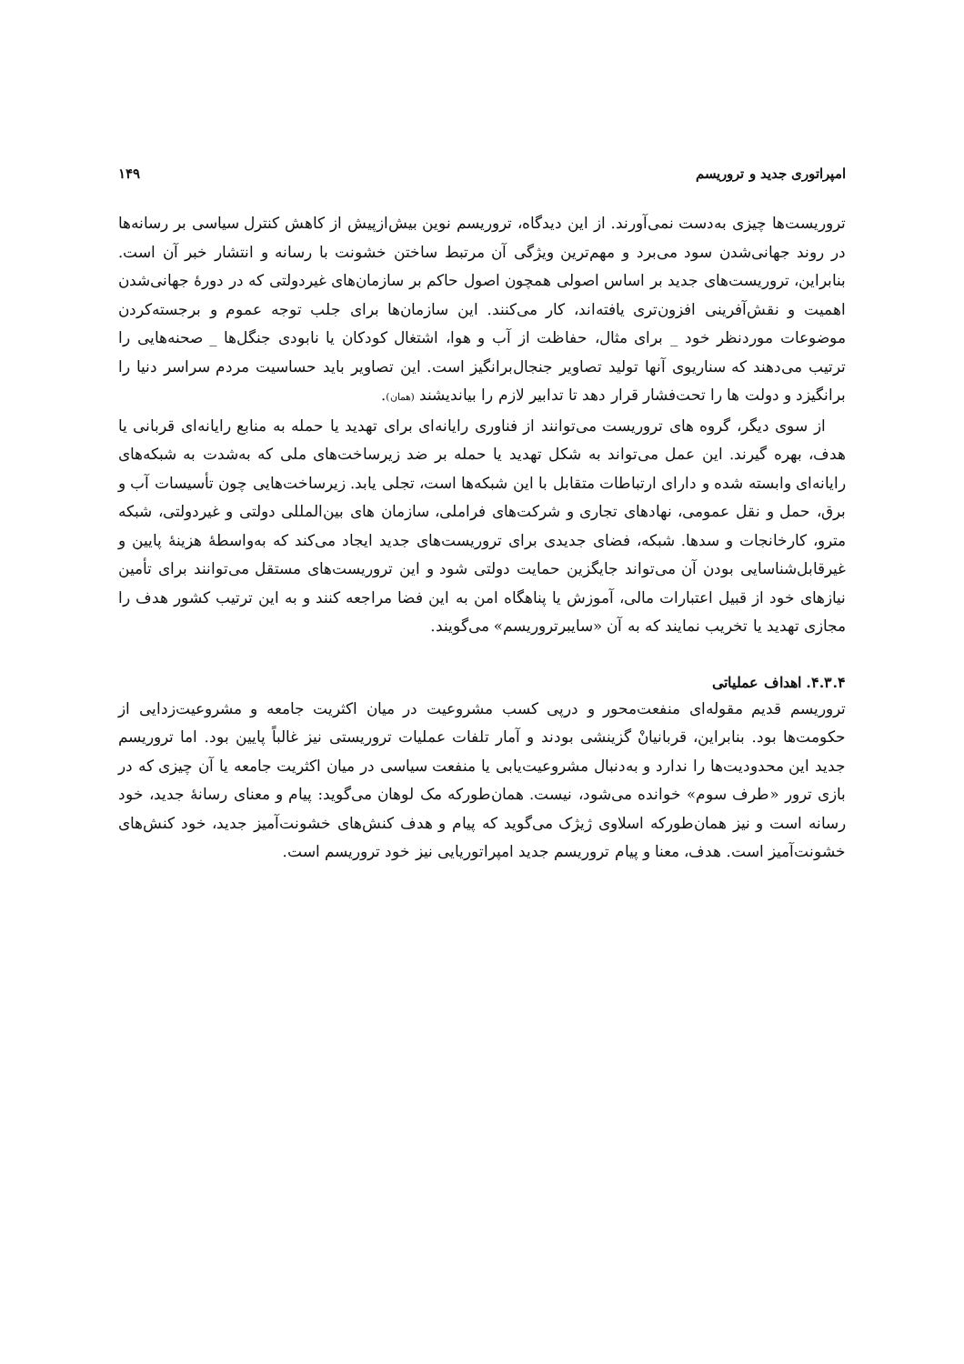امپراتوری جدید و تروریسم ۱۴۹
تروریست‌ها چیزی به‌دست نمی‌آورند. از این دیدگاه، تروریسم نوین بیش‌ازپیش از کاهش کنترل سیاسی بر رسانه‌ها در روند جهانی‌شدن سود می‌برد و مهم‌ترین ویژگی آن مرتبط ساختن خشونت با رسانه و انتشار خبر آن است. بنابراین، تروریست‌های جدید بر اساس اصولی همچون اصول حاکم بر سازمان‌های غیردولتی که در دورهٔ جهانی‌شدن اهمیت و نقش‌آفرینی افزون‌تری یافته‌اند، کار می‌کنند. این سازمان‌ها برای جلب توجه عموم و برجسته‌کردن موضوعات موردنظر خود _ برای مثال، حفاظت از آب و هوا، اشتغال کودکان یا نابودی جنگل‌ها _ صحنه‌هایی را ترتیب می‌دهند که سناریوی آنها تولید تصاویر جنجال‌برانگیز است. این تصاویر باید حساسیت مردم سراسر دنیا را برانگیزد و دولت ها را تحت‌فشار قرار دهد تا تدابیر لازم را بیاندیشند (همان).
از سوی دیگر، گروه های تروریست می‌توانند از فناوری رایانه‌ای برای تهدید یا حمله به منابع رایانه‌ای قربانی یا هدف، بهره گیرند. این عمل می‌تواند به شکل تهدید یا حمله بر ضد زیرساخت‌های ملی که به‌شدت به شبکه‌های رایانه‌ای وابسته شده و دارای ارتباطات متقابل با این شبکه‌ها است، تجلی یابد. زیرساخت‌هایی چون تأسیسات آب و برق، حمل و نقل عمومی، نهادهای تجاری و شرکت‌های فراملی، سازمان های بین‌المللی دولتی و غیردولتی، شبکه مترو، کارخانجات و سدها. شبکه، فضای جدیدی برای تروریست‌های جدید ایجاد می‌کند که به‌واسطهٔ هزینهٔ پایین و غیرقابل‌شناسایی بودن آن می‌تواند جایگزین حمایت دولتی شود و این تروریست‌های مستقل می‌توانند برای تأمین نیازهای خود از قبیل اعتبارات مالی، آموزش یا پناهگاه امن به این فضا مراجعه کنند و به این ترتیب کشور هدف را مجازی تهدید یا تخریب نمایند که به آن «سایبرتروریسم» می‌گویند.
۴.۳.۴. اهداف عملیاتی
تروریسم قدیم مقوله‌ای منفعت‌محور و درپی کسب مشروعیت در میان اکثریت جامعه و مشروعیت‌زدایی از حکومت‌ها بود. بنابراین، قربانیانْ گزینشی بودند و آمار تلفات عملیات تروریستی نیز غالباً پایین بود. اما تروریسم جدید این محدودیت‌ها را ندارد و به‌دنبال مشروعیت‌یابی یا منفعت سیاسی در میان اکثریت جامعه یا آن چیزی که در بازی ترور «طرف سوم» خوانده می‌شود، نیست. همان‌طورکه مک لوهان می‌گوید: پیام و معنای رسانهٔ جدید، خود رسانه است و نیز همان‌طورکه اسلاوی ژیژک می‌گوید که پیام و هدف کنش‌های خشونت‌آمیز جدید، خود کنش‌های خشونت‌آمیز است. هدف، معنا و پیام تروریسم جدید امپراتوریایی نیز خود تروریسم است.